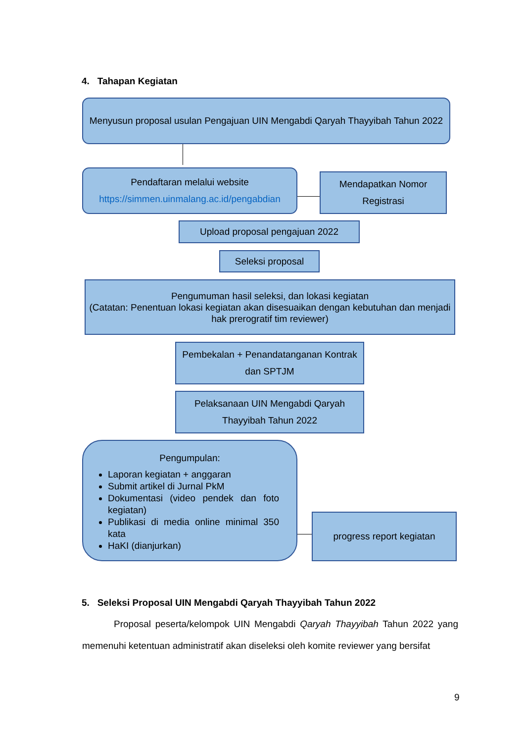4. Tahapan Kegiatan
Menyusun proposal usulan Pengajuan UIN Mengabdi Qaryah Thayyibah Tahun 2022
Pendaftaran melalui website
https://simmen.uinmalang.ac.id/pengabdian
Mendapatkan Nomor Registrasi
Upload proposal pengajuan 2022
Seleksi proposal
Pengumuman hasil seleksi, dan lokasi kegiatan
(Catatan: Penentuan lokasi kegiatan akan disesuaikan dengan kebutuhan dan menjadi hak prerogratif tim reviewer)
Pembekalan + Penandatanganan Kontrak dan SPTJM
Pelaksanaan UIN Mengabdi Qaryah Thayyibah Tahun 2022
Pengumpulan:
Laporan kegiatan + anggaran
Submit artikel di Jurnal PkM
Dokumentasi (video pendek dan foto kegiatan)
Publikasi di media online minimal 350 kata
HaKI (dianjurkan)
progress report kegiatan
5. Seleksi Proposal UIN Mengabdi Qaryah Thayyibah Tahun 2022
Proposal peserta/kelompok UIN Mengabdi Qaryah Thayyibah Tahun 2022 yang memenuhi ketentuan administratif akan diseleksi oleh komite reviewer yang bersifat
9